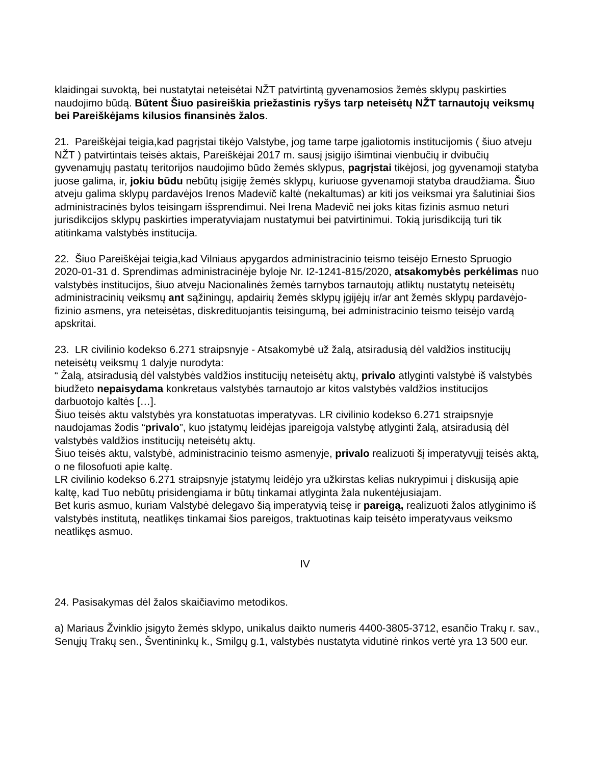klaidingai suvoktą, bei nustatytai neteisėtai NŽT patvirtintą gyvenamosios žemės sklypų paskirties naudojimo būdą. Būtent Šiuo pasireiškia priežastinis ryšys tarp neteisėtų NŽT tarnautojų veiksmų bei Pareiškėjams kilusios finansinės žalos.
21. Pareiškėjai teigia,kad pagrįstai tikėjo Valstybe, jog tame tarpe įgaliotomis institucijomis ( šiuo atveju NŽT ) patvirtintais teisės aktais, Pareiškėjai 2017 m. sausį įsigijo išimtinai vienbučių ir dvibučių gyvenamųjų pastatų teritorijos naudojimo būdo žemės sklypus, pagrįstai tikėjosi, jog gyvenamoji statyba juose galima, ir, jokiu būdu nebūtų įsigiję žemės sklypų, kuriuose gyvenamoji statyba draudžiama. Šiuo atveju galima sklypų pardavėjos Irenos Madevič kaltė (nekaltumas) ar kiti jos veiksmai yra šalutiniai šios administracinės bylos teisingam išsprendimui. Nei Irena Madevič nei joks kitas fizinis asmuo neturi jurisdikcijos sklypų paskirties imperatyviajam nustatymui bei patvirtinimui. Tokią jurisdikciją turi tik atitinkama valstybės institucija.
22. Šiuo Pareiškėjai teigia,kad Vilniaus apygardos administracinio teismo teisėjo Ernesto Spruogio 2020-01-31 d. Sprendimas administracinėje byloje Nr. I2-1241-815/2020, atsakomybės perkėlimas nuo valstybės institucijos, šiuo atveju Nacionalinės žemės tarnybos tarnautojų atliktų nustatytų neteisėtų administracinių veiksmų ant sąžiningų, apdairių žemės sklypų įgijėjų ir/ar ant žemės sklypų pardavėjo- fizinio asmens, yra neteisėtas, diskredituojantis teisingumą, bei administracinio teismo teisėjo vardą apskritai.
23. LR civilinio kodekso 6.271 straipsnyje - Atsakomybė už žalą, atsiradusią dėl valdžios institucijų neteisėtų veiksmų 1 dalyje nurodyta:
“ Žalą, atsiradusią dėl valstybės valdžios institucijų neteisėtų aktų, privalo atlyginti valstybė iš valstybės biudžeto nepaisydama konkretaus valstybės tarnautojo ar kitos valstybės valdžios institucijos darbuotojo kaltės […].
Šiuo teisės aktu valstybės yra konstatuotas imperatyvas. LR civilinio kodekso 6.271 straipsnyje naudojamas žodis “privalo”, kuo įstatymų leidėjas įpareigoja valstybę atlyginti žalą, atsiradusią dėl valstybės valdžios institucijų neteisėtų aktų.
Šiuo teisės aktu, valstybė, administracinio teismo asmenyje, privalo realizuoti šį imperatyvųjį teisės aktą, o ne filosofuoti apie kaltę.
LR civilinio kodekso 6.271 straipsnyje įstatymų leidėjo yra užkirstas kelias nukrypimui į diskusiją apie kaltę, kad Tuo nebūtų prisidengiama ir būtų tinkamai atlyginta žala nukentėjusiajam.
Bet kuris asmuo, kuriam Valstybė delegavo šią imperatyvią teisę ir pareigą, realizuoti žalos atlyginimo iš valstybės institutą, neatlikęs tinkamai šios pareigos, traktuotinas kaip teisėto imperatyvaus veiksmo neatlikęs asmuo.
IV
24. Pasisakymas dėl žalos skaičiavimo metodikos.
a) Mariaus Žvinklio įsigyto žemės sklypo, unikalus daikto numeris 4400-3805-3712, esančio Trakų r. sav., Senųjų Trakų sen., Šventininkų k., Smilgų g.1, valstybės nustatyta vidutinė rinkos vertė yra 13 500 eur.